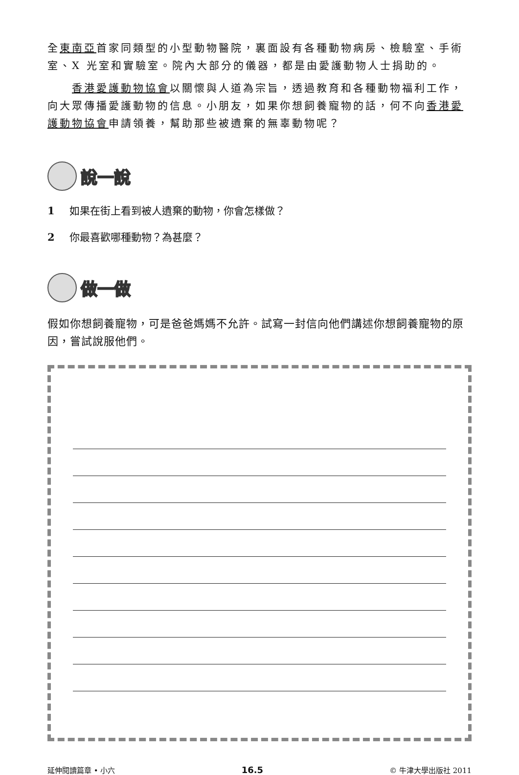全東南亞首家同類型的小型動物醫院，裏面設有各種動物病房、檢驗室、手術室、X 光室和實驗室。院內大部分的儀器，都是由愛護動物人士捐助的。
香港愛護動物協會以關懷與人道為宗旨，透過教育和各種動物福利工作，向大眾傳播愛護動物的信息。小朋友，如果你想飼養寵物的話，何不向香港愛護動物協會申請領養，幫助那些被遺棄的無辜動物呢？
說一說
1 如果在街上看到被人遺棄的動物，你會怎樣做？
2 你最喜歡哪種動物？為甚麼？
做一做
假如你想飼養寵物，可是爸爸媽媽不允許。試寫一封信向他們講述你想飼養寵物的原因，嘗試說服他們。
延伸閱讀篇章 • 小六 16.5 © 牛津大學出版社 2011